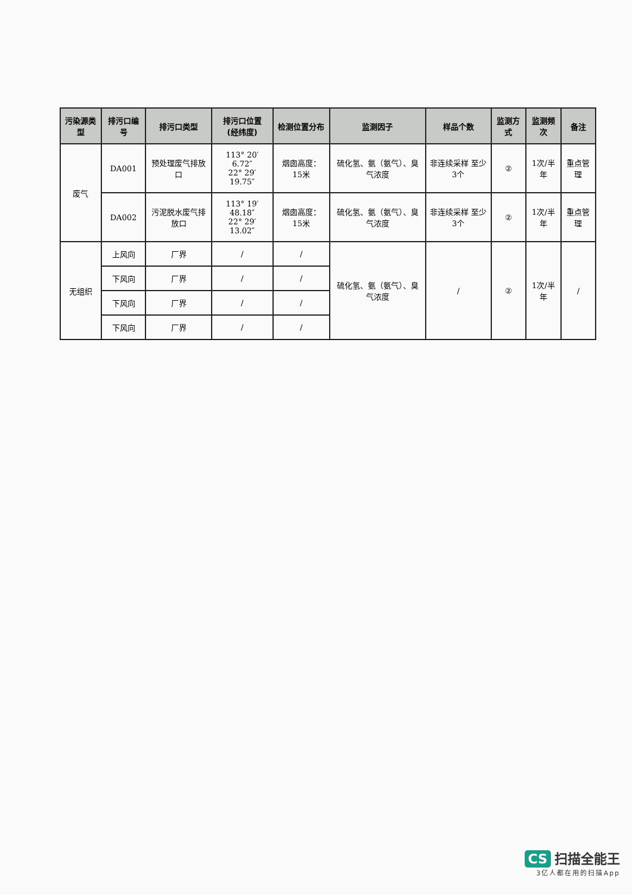| 污染源类型 | 排污口编号 | 排污口类型 | 排污口位置 (经纬度) | 检测位置分布 | 监测因子 | 样品个数 | 监测方式 | 监测频次 | 备注 |
| --- | --- | --- | --- | --- | --- | --- | --- | --- | --- |
| 废气 | DA001 | 预处理废气排放口 | 113° 20′ 6.72″ 22° 29′ 19.75″ | 烟囱高度：15米 | 硫化氢、氨（氨气）、臭气浓度 | 非连续采样 至少3个 | ② | 1次/半年 | 重点管理 |
| | DA002 | 污泥脱水废气排放口 | 113° 19′ 48.18″ 22° 29′ 13.02″ | 烟囱高度：15米 | 硫化氢、氨（氨气）、臭气浓度 | 非连续采样 至少3个 | ② | 1次/半年 | 重点管理 |
| 无组织 | 上风向 | 厂界 | / | / | 硫化氢、氨（氨气）、臭气浓度 | / | ② | 1次/半年 | / |
| | 下风向 | 厂界 | / | / | | | | | |
| | 下风向 | 厂界 | / | / | | | | | |
| | 下风向 | 厂界 | / | / | | | | | |
CS 扫描全能王
3亿人都在用的扫描App